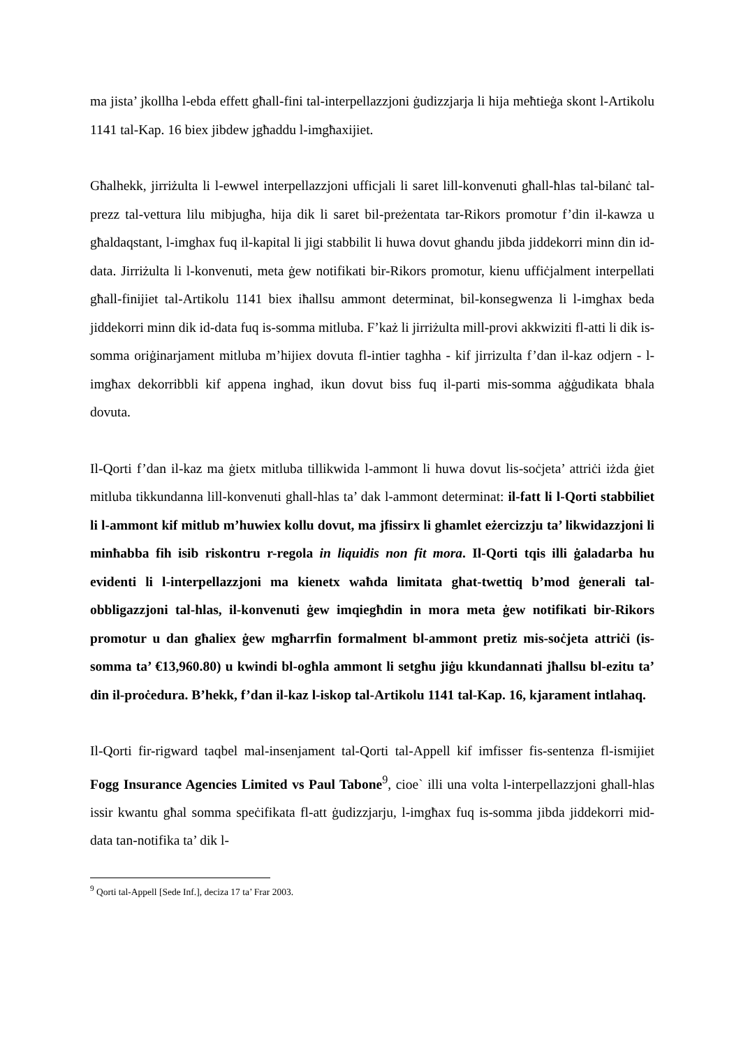ma jista’ jkollha l-ebda effett għall-fini tal-interpellazzjoni ġudizzjarja li hija meħtieġa skont l-Artikolu 1141 tal-Kap. 16 biex jibdew jgħaddu l-imgħaxijiet.
Għalhekk, jirriżulta li l-ewwel interpellazzjoni ufficjali li saret lill-konvenuti għall-ħlas tal-bilanċ tal-prezz tal-vettura lilu mibjugħa, hija dik li saret bil-preżentata tar-Rikors promotur f’din il-kawza u għaldaqstant, l-imghax fuq il-kapital li jigi stabbilit li huwa dovut ghandu jibda jiddekorri minn din id-data. Jirriżulta li l-konvenuti, meta ġew notifikati bir-Rikors promotur, kienu uffiċjalment interpellati għall-finijiet tal-Artikolu 1141 biex iħallsu ammont determinat, bil-konsegwenza li l-imghax beda jiddekorri minn dik id-data fuq is-somma mitluba. F’każ li jirriżulta mill-provi akkwiziti fl-atti li dik is-somma oriġinarjament mitluba m’hijiex dovuta fl-intier taghha - kif jirrizulta f’dan il-kaz odjern - l-imgħax dekorribbli kif appena inghad, ikun dovut biss fuq il-parti mis-somma aġġudikata bhala dovuta.
Il-Qorti f’dan il-kaz ma ġietx mitluba tillikwida l-ammont li huwa dovut lis-soċjeta’ attriċi iżda ġiet mitluba tikkundanna lill-konvenuti ghall-hlas ta’ dak l-ammont determinat: il-fatt li l-Qorti stabbiliet li l-ammont kif mitlub m’huwiex kollu dovut, ma jfissirx li ghamlet eżercizzju ta’ likwidazzjoni li minħabba fih isib riskontru r-regola in liquidis non fit mora. Il-Qorti tqis illi ġaladarba hu evidenti li l-interpellazzjoni ma kienetx waħda limitata ghat-twettiq b’mod ġenerali tal-obbligazzjoni tal-hlas, il-konvenuti ġew imqiegħdin in mora meta ġew notifikati bir-Rikors promotur u dan għaliex ġew mgħarrfin formalment bl-ammont pretiz mis-soċjeta attriċi (is-somma ta’ €13,960.80) u kwindi bl-ogħla ammont li setgħu jiġu kkundannati jħallsu bl-ezitu ta’ din il-proċedura. B’hekk, f’dan il-kaz l-iskop tal-Artikolu 1141 tal-Kap. 16, kjarament intlahaq.
Il-Qorti fir-rigward taqbel mal-insenjament tal-Qorti tal-Appell kif imfisser fis-sentenza fl-ismijiet Fogg Insurance Agencies Limited vs Paul Tabone<sup>9</sup>, cioe` illi una volta l-interpellazzjoni ghall-hlas issir kwantu għal somma speċifikata fl-att ġudizzjarju, l-imgħax fuq is-somma jibda jiddekorri mid-data tan-notifika ta’ dik l-
<sup>9</sup> Qorti tal-Appell [Sede Inf.], deciza 17 ta’ Frar 2003.